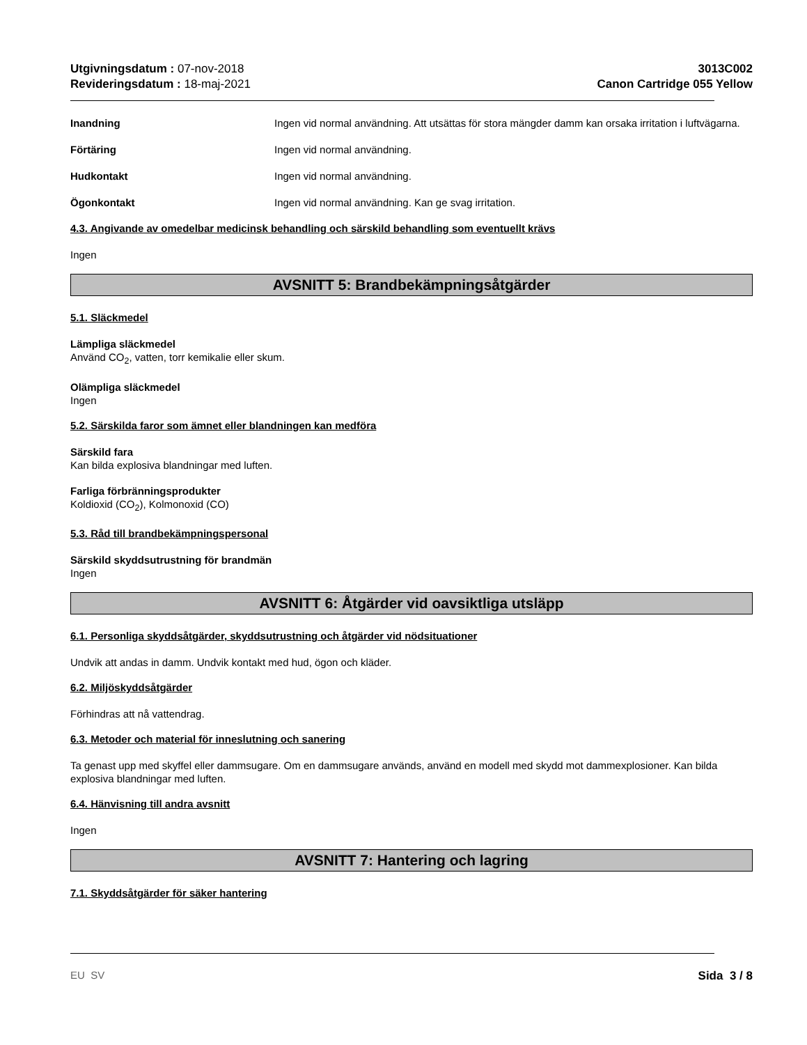Utgivningsdatum : 07-nov-2018
Revideringsdatum : 18-maj-2021
3013C002
Canon Cartridge 055 Yellow
Inandning Ingen vid normal användning. Att utsättas för stora mängder damm kan orsaka irritation i luftvägarna.
Förtäring Ingen vid normal användning.
Hudkontakt Ingen vid normal användning.
Ögonkontakt Ingen vid normal användning. Kan ge svag irritation.
4.3. Angivande av omedelbar medicinsk behandling och särskild behandling som eventuellt krävs
Ingen
AVSNITT 5: Brandbekämpningsåtgärder
5.1. Släckmedel
Lämpliga släckmedel
Använd CO<sub>2</sub>, vatten, torr kemikalie eller skum.
Olämpliga släckmedel
Ingen
5.2. Särskilda faror som ämnet eller blandningen kan medföra
Särskild fara
Kan bilda explosiva blandningar med luften.
Farliga förbränningsprodukter
Koldioxid (CO<sub>2</sub>), Kolmonoxid (CO)
5.3. Råd till brandbekämpningspersonal
Särskild skyddsutrustning för brandmän
Ingen
AVSNITT 6: Åtgärder vid oavsiktliga utsläpp
6.1. Personliga skyddsåtgärder, skyddsutrustning och åtgärder vid nödsituationer
Undvik att andas in damm. Undvik kontakt med hud, ögon och kläder.
6.2. Miljöskyddsåtgärder
Förhindras att nå vattendrag.
6.3. Metoder och material för inneslutning och sanering
Ta genast upp med skyffel eller dammsugare. Om en dammsugare används, använd en modell med skydd mot dammexplosioner. Kan bilda explosiva blandningar med luften.
6.4. Hänvisning till andra avsnitt
Ingen
AVSNITT 7: Hantering och lagring
7.1. Skyddsåtgärder för säker hantering
EU SV Sida 3 / 8